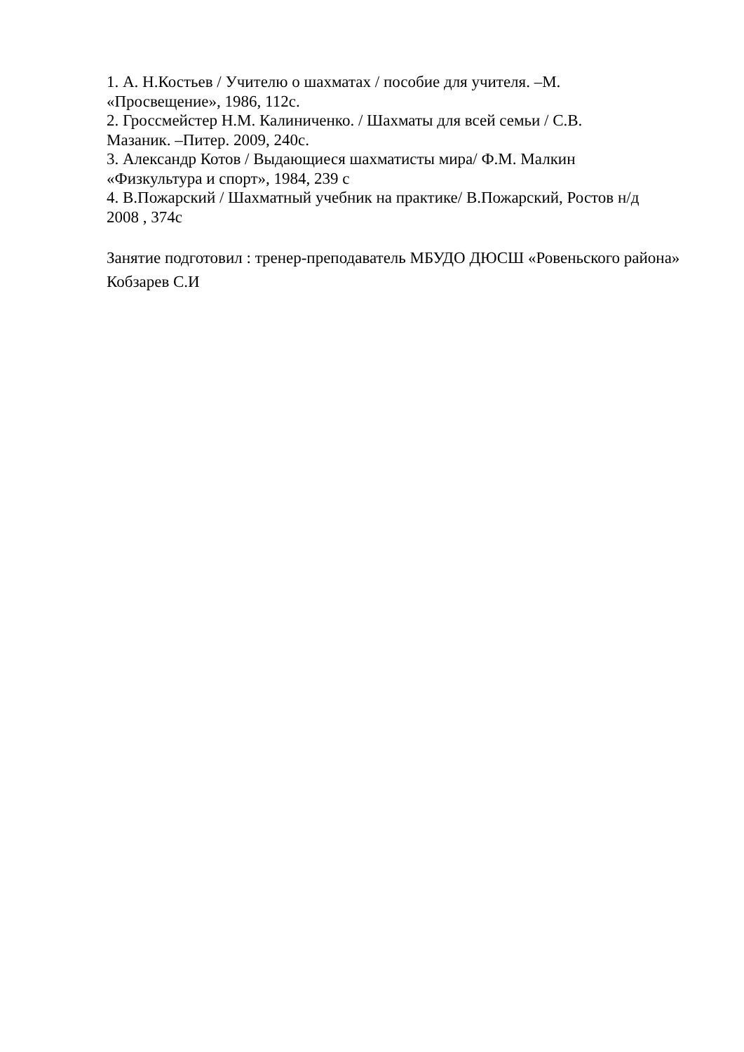1. А. Н.Костьев / Учителю о шахматах / пособие для учителя. –М.
«Просвещение», 1986, 112с.
2. Гроссмейстер Н.М. Калиниченко. / Шахматы для всей семьи / С.В.
Мазаник. –Питер. 2009, 240с.
3. Александр Котов / Выдающиеся шахматисты мира/ Ф.М. Малкин
«Физкультура и спорт», 1984, 239 с
4. В.Пожарский / Шахматный учебник на практике/ В.Пожарский, Ростов н/д
2008 , 374с
Занятие подготовил : тренер-преподаватель МБУДО ДЮСШ «Ровеньского района» Кобзарев С.И